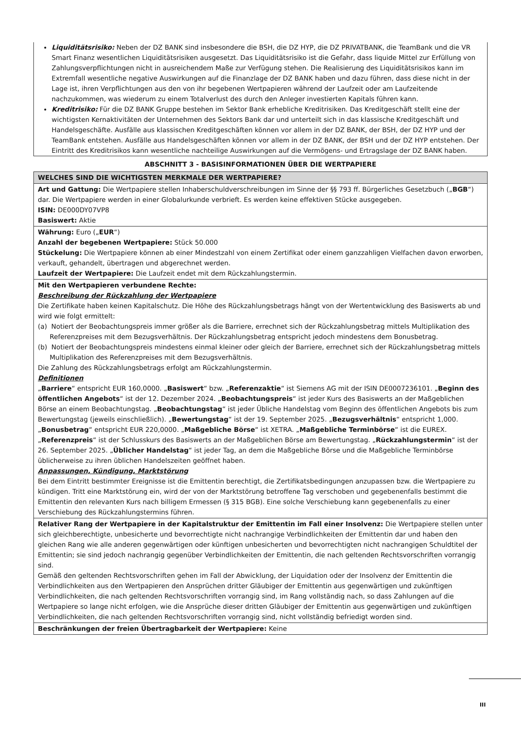Liquiditätsrisiko: Neben der DZ BANK sind insbesondere die BSH, die DZ HYP, die DZ PRIVATBANK, die TeamBank und die VR Smart Finanz wesentlichen Liquiditätsrisiken ausgesetzt. Das Liquiditätsrisiko ist die Gefahr, dass liquide Mittel zur Erfüllung von Zahlungsverpflichtungen nicht in ausreichendem Maße zur Verfügung stehen. Die Realisierung des Liquiditätsrisikos kann im Extremfall wesentliche negative Auswirkungen auf die Finanzlage der DZ BANK haben und dazu führen, dass diese nicht in der Lage ist, ihren Verpflichtungen aus den von ihr begebenen Wertpapieren während der Laufzeit oder am Laufzeitende nachzukommen, was wiederum zu einem Totalverlust des durch den Anleger investierten Kapitals führen kann.
Kreditrisiko: Für die DZ BANK Gruppe bestehen im Sektor Bank erhebliche Kreditrisiken. Das Kreditgeschäft stellt eine der wichtigsten Kernaktivitäten der Unternehmen des Sektors Bank dar und unterteilt sich in das klassische Kreditgeschäft und Handelsgeschäfte. Ausfälle aus klassischen Kreditgeschäften können vor allem in der DZ BANK, der BSH, der DZ HYP und der TeamBank entstehen. Ausfälle aus Handelsgeschäften können vor allem in der DZ BANK, der BSH und der DZ HYP entstehen. Der Eintritt des Kreditrisikos kann wesentliche nachteilige Auswirkungen auf die Vermögens- und Ertragslage der DZ BANK haben.
ABSCHNITT 3 - BASISINFORMATIONEN ÜBER DIE WERTPAPIERE
| WELCHES SIND DIE WICHTIGSTEN MERKMALE DER WERTPAPIERE? |
| --- |
| Art und Gattung: Die Wertpapiere stellen Inhaberschuldverschreibungen im Sinne der §§ 793 ff. Bürgerliches Gesetzbuch („ BGB “) dar. Die Wertpapiere werden in einer Globalurkunde verbrieft. Es werden keine effektiven Stücke ausgegeben. ISIN: DE000DY07VP8 Basiswert: Aktie |
| Währung: Euro („ EUR “) Anzahl der begebenen Wertpapiere: Stück 50.000 Stückelung: Die Wertpapiere können ab einer Mindestzahl von einem Zertifikat oder einem ganzzahligen Vielfachen davon erworben, verkauft, gehandelt, übertragen und abgerechnet werden. Laufzeit der Wertpapiere: Die Laufzeit endet mit dem Rückzahlungstermin. |
| Mit den Wertpapieren verbundene Rechte: Beschreibung der Rückzahlung der Wertpapiere Die Zertifikate haben keinen Kapitalschutz. Die Höhe des Rückzahlungsbetrags hängt von der Wertentwicklung des Basiswerts ab und wird wie folgt ermittelt: (a) Notiert der Beobachtungspreis immer größer als die Barriere, errechnet sich der Rückzahlungsbetrag mittels Multiplikation des Referenzpreises mit dem Bezugsverhältnis. Der Rückzahlungsbetrag entspricht jedoch mindestens dem Bonusbetrag. (b) Notiert der Beobachtungspreis mindestens einmal kleiner oder gleich der Barriere, errechnet sich der Rückzahlungsbetrag mittels Multiplikation des Referenzpreises mit dem Bezugsverhältnis. Die Zahlung des Rückzahlungsbetrags erfolgt am Rückzahlungstermin. Definitionen „ Barriere “ entspricht EUR 160,0000. „ Basiswert “ bzw. „ Referenzaktie “ ist Siemens AG mit der ISIN DE0007236101. „ Beginn des öffentlichen Angebots “ ist der 12. Dezember 2024. „ Beobachtungspreis “ ist jeder Kurs des Basiswerts an der Maßgeblichen Börse an einem Beobachtungstag. „ Beobachtungstag “ ist jeder Übliche Handelstag vom Beginn des öffentlichen Angebots bis zum Bewertungstag (jeweils einschließlich). „ Bewertungstag “ ist der 19. September 2025. „ Bezugsverhältnis “ entspricht 1,000. „ Bonusbetrag “ entspricht EUR 220,0000. „ Maßgebliche Börse “ ist XETRA. „ Maßgebliche Terminbörse “ ist die EUREX. „ Referenzpreis “ ist der Schlusskurs des Basiswerts an der Maßgeblichen Börse am Bewertungstag. „ Rückzahlungstermin “ ist der 26. September 2025. „ Üblicher Handelstag “ ist jeder Tag, an dem die Maßgebliche Börse und die Maßgebliche Terminbörse üblicherweise zu ihren üblichen Handelszeiten geöffnet haben. Anpassungen, Kündigung, Marktstörung Bei dem Eintritt bestimmter Ereignisse ist die Emittentin berechtigt, die Zertifikatsbedingungen anzupassen bzw. die Wertpapiere zu kündigen. Tritt eine Marktstörung ein, wird der von der Marktstörung betroffene Tag verschoben und gegebenenfalls bestimmt die Emittentin den relevanten Kurs nach billigem Ermessen (§ 315 BGB). Eine solche Verschiebung kann gegebenenfalls zu einer Verschiebung des Rückzahlungstermins führen. |
| Relativer Rang der Wertpapiere in der Kapitalstruktur der Emittentin im Fall einer Insolvenz: Die Wertpapiere stellen unter sich gleichberechtigte, unbesicherte und bevorrechtigte nicht nachrangige Verbindlichkeiten der Emittentin dar und haben den gleichen Rang wie alle anderen gegenwärtigen oder künftigen unbesicherten und bevorrechtigten nicht nachrangigen Schuldtitel der Emittentin; sie sind jedoch nachrangig gegenüber Verbindlichkeiten der Emittentin, die nach geltenden Rechtsvorschriften vorrangig sind. Gemäß den geltenden Rechtsvorschriften gehen im Fall der Abwicklung, der Liquidation oder der Insolvenz der Emittentin die Verbindlichkeiten aus den Wertpapieren den Ansprüchen dritter Gläubiger der Emittentin aus gegenwärtigen und zukünftigen Verbindlichkeiten, die nach geltenden Rechtsvorschriften vorrangig sind, im Rang vollständig nach, so dass Zahlungen auf die Wertpapiere so lange nicht erfolgen, wie die Ansprüche dieser dritten Gläubiger der Emittentin aus gegenwärtigen und zukünftigen Verbindlichkeiten, die nach geltenden Rechtsvorschriften vorrangig sind, nicht vollständig befriedigt worden sind. |
| Beschränkungen der freien Übertragbarkeit der Wertpapiere: Keine |
III